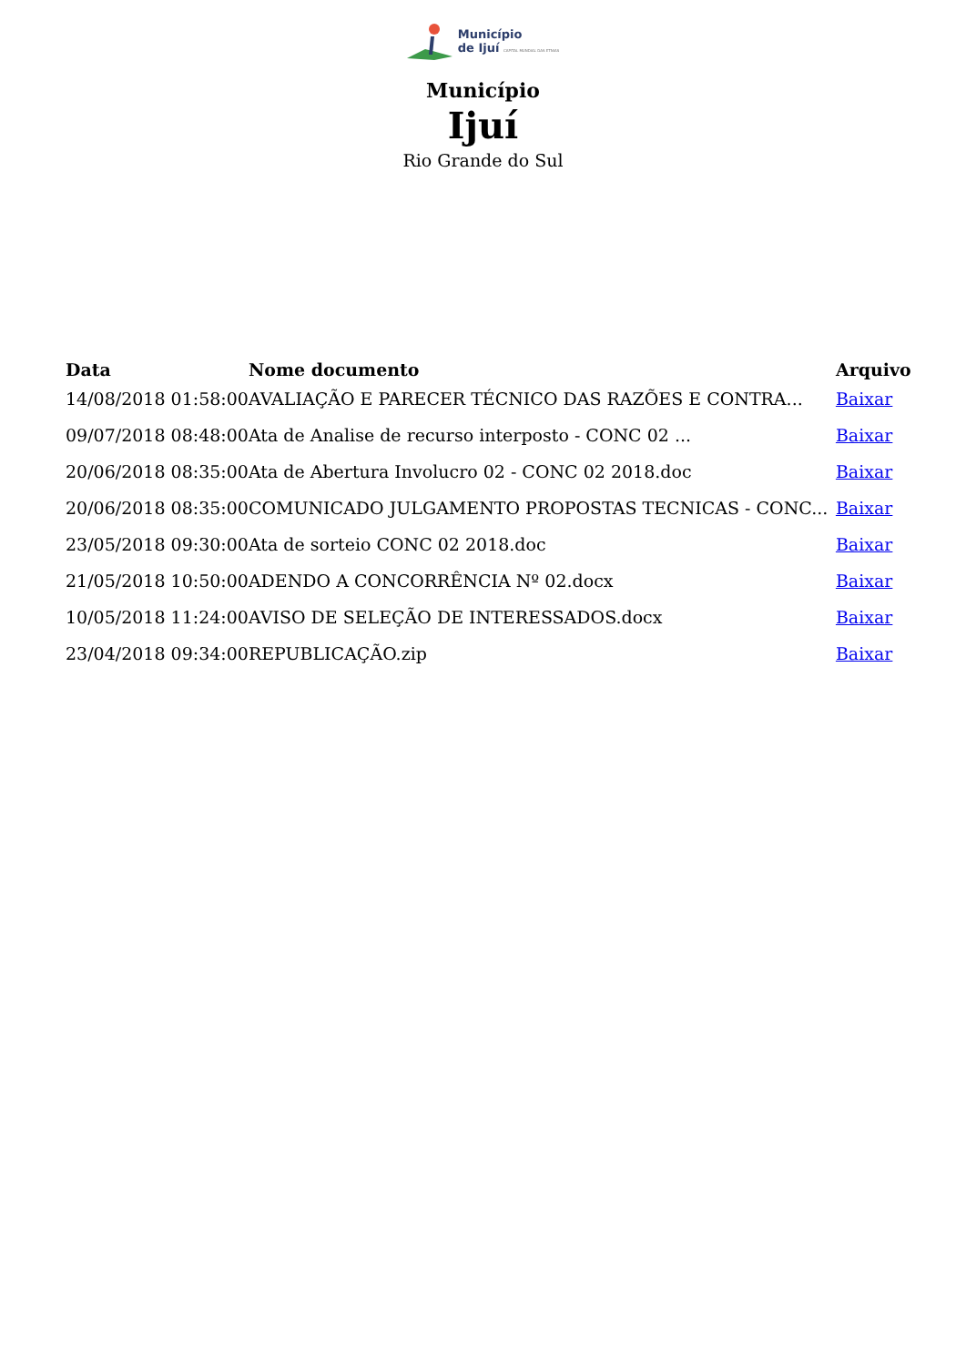Município
de Ijuí CAPITAL MUNDIAL DAS ETNIAS
Município
Ijuí
Rio Grande do Sul
| Data | Nome documento | Arquivo |
| --- | --- | --- |
| 14/08/2018 01:58:00 | AVALIAÇÃO E PARECER TÉCNICO DAS RAZÕES E CONTRA... | Baixar |
| 09/07/2018 08:48:00 | Ata de Analise de recurso interposto - CONC 02 ... | Baixar |
| 20/06/2018 08:35:00 | Ata de Abertura Involucro 02 - CONC 02 2018.doc | Baixar |
| 20/06/2018 08:35:00 | COMUNICADO JULGAMENTO PROPOSTAS TECNICAS - CONC... | Baixar |
| 23/05/2018 09:30:00 | Ata de sorteio CONC 02 2018.doc | Baixar |
| 21/05/2018 10:50:00 | ADENDO A CONCORRÊNCIA Nº 02.docx | Baixar |
| 10/05/2018 11:24:00 | AVISO DE SELEÇÃO DE INTERESSADOS.docx | Baixar |
| 23/04/2018 09:34:00 | REPUBLICAÇÃO.zip | Baixar |